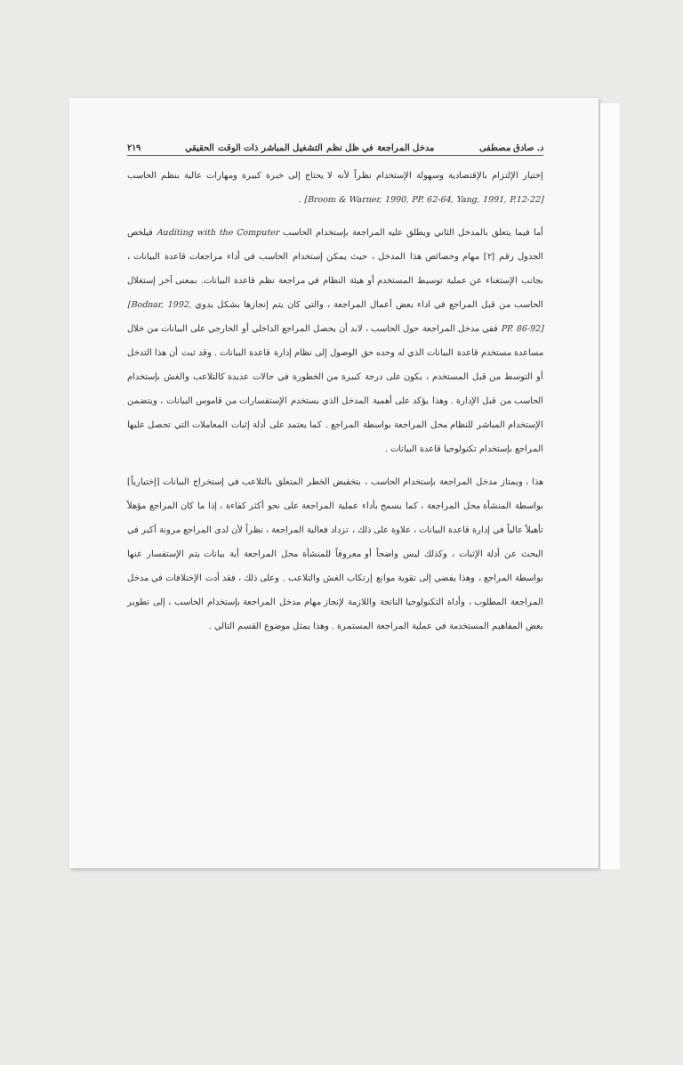د. صادق مصطفى مدخل المراجعة في ظل نظم التشغيل المباشر ذات الوقت الحقيقي ٢١٩
إختيار الإلتزام بالإقتصادية وسهولة الإستخدام نظراً لأنه لا يحتاج إلى خبرة كبيرة ومهارات عالية بنظم الحاسب [Broom & Warner, 1990, PP. 62-64, Yang, 1991, P.12-22] .
أما فيما يتعلق بالمدخل الثاني ويطلق عليه المراجعة بإستخدام الحاسب Auditing with the Computer فيلخص الجدول رقم [٢] مهام وخصائص هذا المدخل ، حيث يمكن إستخدام الحاسب في أداء مراجعات قاعدة البيانات ، بجانب الإستغناء عن عملية توسيط المستخدم أو هيئة النظام في مراجعة نظم قاعدة البيانات. بمعنى آخر إستغلال الحاسب من قبل المراجع في اداء بعض أعمال المراجعة ، والتي كان يتم إنجازها بشكل يدوي [Bodnar, 1992, PP. 86-92] ففي مدخل المراجعة حول الحاسب ، لابد أن يحصل المراجع الداخلي أو الخارجي على البيانات من خلال مساعدة مستخدم قاعدة البيانات الذي له وحده حق الوصول إلى نظام إدارة قاعدة البيانات . وقد ثبت أن هذا التدخل أو التوسط من قبل المستخدم ، يكون على درجة كبيرة من الخطورة في حالات عديدة كالتلاعب والغش بإستخدام الحاسب من قبل الإدارة . وهذا يؤكد على أهمية المدخل الذي يستخدم الإستفسارات من قاموس البيانات ، ويتضمن الإستخدام المباشر للنظام محل المراجعة بواسطة المراجع . كما يعتمد على أدلة إثبات المعاملات التي تحصل عليها المراجع بإستخدام تكنولوجيا قاعدة البيانات .
هذا ، ويمتاز مدخل المراجعة بإستخدام الحاسب ، بتخفيض الخطر المتعلق بالتلاعب في إستخراج البيانات [إختيارياً] بواسطة المنشأة محل المراجعة ، كما يسمح بأداء عملية المراجعة على نحو أكثر كفاءة ، إذا ما كان المراجع مؤهلاً تأهيلاً عالياً في إدارة قاعدة البيانات ، علاوة على ذلك ، تزداد فعالية المراجعة ، نظراً لأن لدى المراجع مرونة أكبر في البحث عن أدلة الإثبات ، وكذلك ليس واضحاً أو معروفاً للمنشأة محل المراجعة أية بيانات يتم الإستفسار عنها بواسطة المراجع ، وهذا يفضي إلى تقوية موانع إرتكاب الغش والتلاعب . وعلى ذلك ، فقد أدت الإختلافات في مدخل المراجعة المطلوب ، وأداة التكنولوجيا الناتجة واللازمة لإنجاز مهام مدخل المراجعة بإستخدام الحاسب ، إلى تطوير بعض المفاهيم المستخدمة في عملية المراجعة المستمرة . وهذا يمثل موضوع القسم التالي .